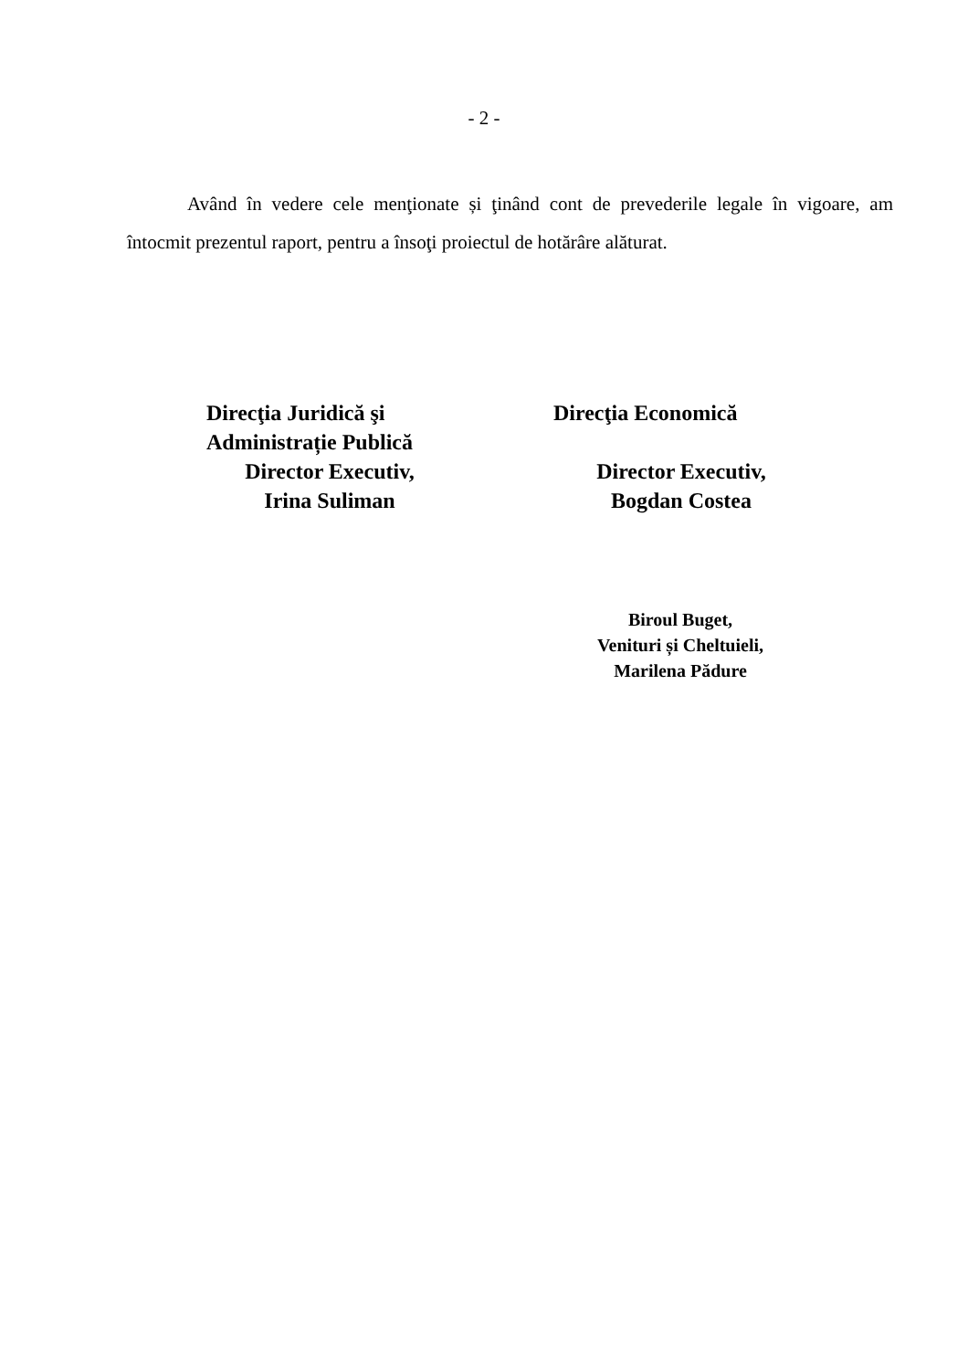- 2 -
Având în vedere cele menţionate și ţinând cont de prevederile legale în vigoare, am întocmit prezentul raport, pentru a însoţi proiectul de hotărâre alăturat.
Direcţia Juridică şi
Administrație Publică
Director Executiv,
Irina Suliman
Direcţia Economică
Director Executiv,
Bogdan Costea
Biroul Buget,
Venituri și Cheltuieli,
Marilena Pădure